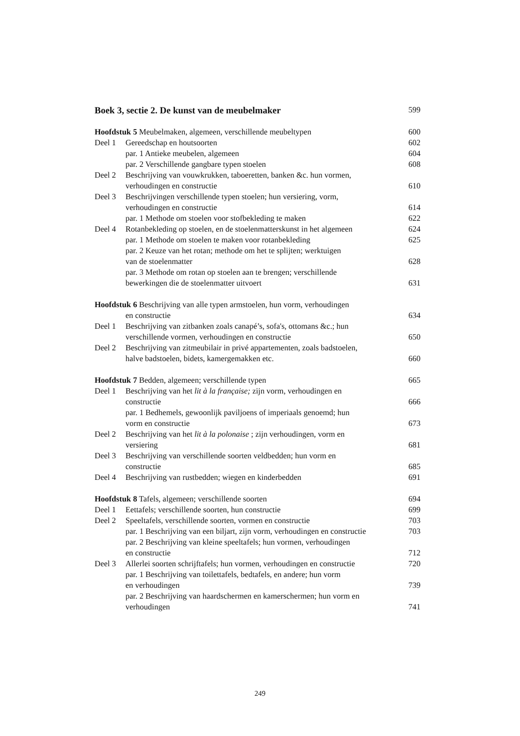Boek 3, sectie 2. De kunst van de meubelmaker 599
| Hoofdstuk 5 Meubelmaken, algemeen, verschillende meubeltypen | | 600 |
| Deel 1 | Gereedschap en houtsoorten | 602 |
| | par. 1 Antieke meubelen, algemeen | 604 |
| | par. 2 Verschillende gangbare typen stoelen | 608 |
| Deel 2 | Beschrijving van vouwkrukken, taboeretten, banken &c. hun vormen, verhoudingen en constructie | 610 |
| Deel 3 | Beschrijvingen verschillende typen stoelen; hun versiering, vorm, verhoudingen en constructie | 614 |
| | par. 1 Methode om stoelen voor stofbekleding te maken | 622 |
| Deel 4 | Rotanbekleding op stoelen, en de stoelenmatterskunst in het algemeen | 624 |
| | par. 1 Methode om stoelen te maken voor rotanbekleding | 625 |
| | par. 2 Keuze van het rotan; methode om het te splijten; werktuigen van de stoelenmatter | 628 |
| | par. 3 Methode om rotan op stoelen aan te brengen; verschillende bewerkingen die de stoelenmatter uitvoert | 631 |
| Hoofdstuk 6 Beschrijving van alle typen armstoelen, hun vorm, verhoudingen en constructie | | 634 |
| Deel 1 | Beschrijving van zitbanken zoals canapé’s, sofa's, ottomans &c.; hun verschillende vormen, verhoudingen en constructie | 650 |
| Deel 2 | Beschrijving van zitmeubilair in privé appartementen, zoals badstoelen, halve badstoelen, bidets, kamergemakken etc. | 660 |
| Hoofdstuk 7 Bedden, algemeen; verschillende typen | | 665 |
| Deel 1 | Beschrijving van het lit à la française; zijn vorm, verhoudingen en constructie | 666 |
| | par. 1 Bedhemels, gewoonlijk paviljoens of imperiaals genoemd; hun vorm en constructie | 673 |
| Deel 2 | Beschrijving van het lit à la polonaise ; zijn verhoudingen, vorm en versiering | 681 |
| Deel 3 | Beschrijving van verschillende soorten veldbedden; hun vorm en constructie | 685 |
| Deel 4 | Beschrijving van rustbedden; wiegen en kinderbedden | 691 |
| Hoofdstuk 8 Tafels, algemeen; verschillende soorten | | 694 |
| Deel 1 | Eettafels; verschillende soorten, hun constructie | 699 |
| Deel 2 | Speeltafels, verschillende soorten, vormen en constructie | 703 |
| | par. 1 Beschrijving van een biljart, zijn vorm, verhoudingen en constructie | 703 |
| | par. 2 Beschrijving van kleine speeltafels; hun vormen, verhoudingen en constructie | 712 |
| Deel 3 | Allerlei soorten schrijftafels; hun vormen, verhoudingen en constructie | 720 |
| | par. 1 Beschrijving van toilettafels, bedtafels, en andere; hun vorm en verhoudingen | 739 |
| | par. 2 Beschrijving van haardschermen en kamerschermen; hun vorm en verhoudingen | 741 |
249